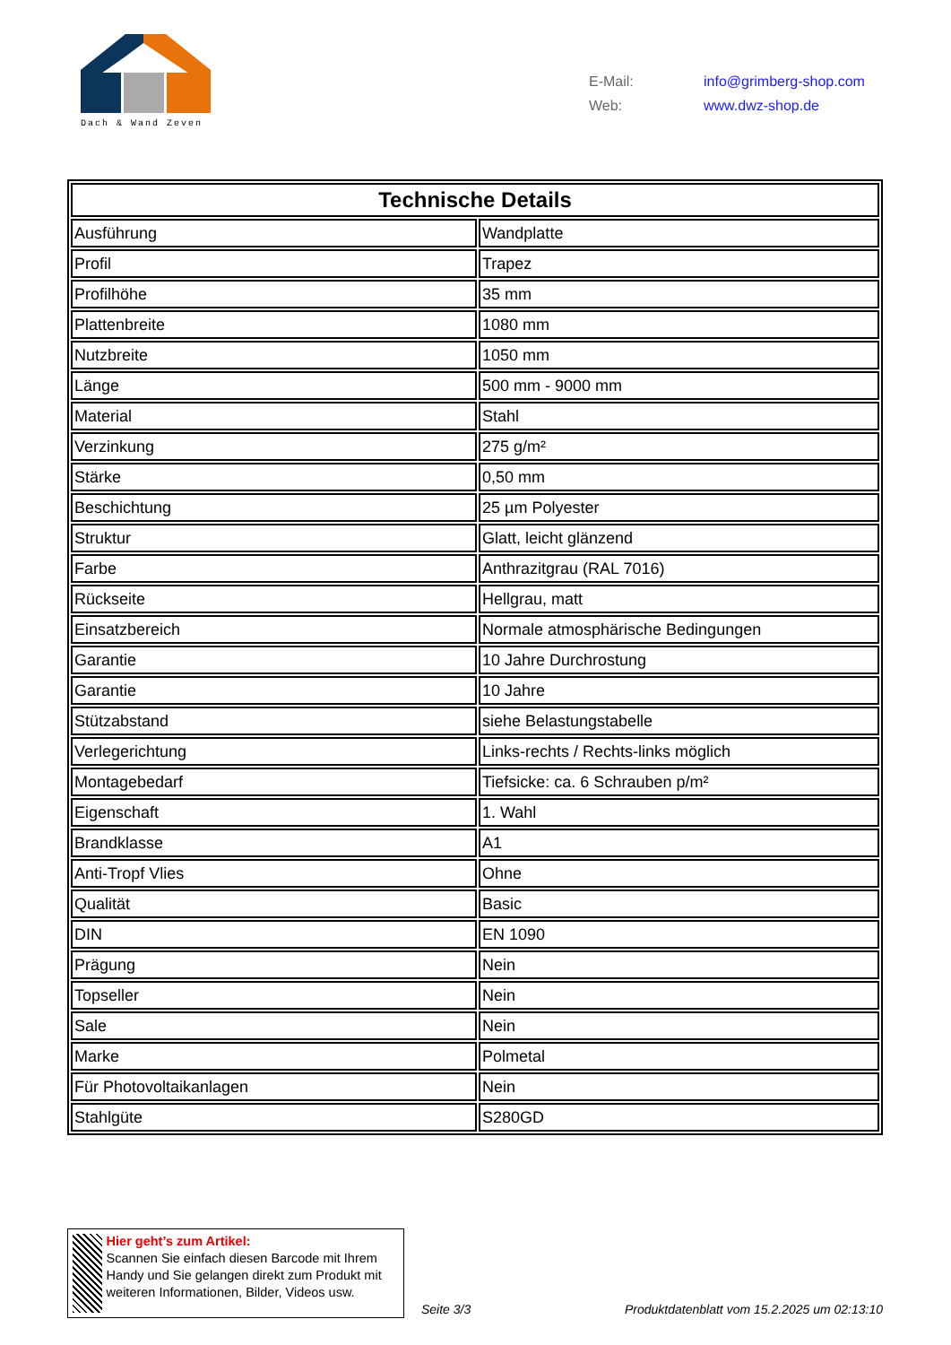Dach & Wand Zeven
| E-Mail: | info@grimberg-shop.com |
| Web: | www.dwz-shop.de |
| Technische Details | |
| --- | --- |
| Ausführung | Wandplatte |
| Profil | Trapez |
| Profilhöhe | 35 mm |
| Plattenbreite | 1080 mm |
| Nutzbreite | 1050 mm |
| Länge | 500 mm - 9000 mm |
| Material | Stahl |
| Verzinkung | 275 g/m² |
| Stärke | 0,50 mm |
| Beschichtung | 25 µm Polyester |
| Struktur | Glatt, leicht glänzend |
| Farbe | Anthrazitgrau (RAL 7016) |
| Rückseite | Hellgrau, matt |
| Einsatzbereich | Normale atmosphärische Bedingungen |
| Garantie | 10 Jahre Durchrostung |
| Garantie | 10 Jahre |
| Stützabstand | siehe Belastungstabelle |
| Verlegerichtung | Links-rechts / Rechts-links möglich |
| Montagebedarf | Tiefsicke: ca. 6 Schrauben p/m² |
| Eigenschaft | 1. Wahl |
| Brandklasse | A1 |
| Anti-Tropf Vlies | Ohne |
| Qualität | Basic |
| DIN | EN 1090 |
| Prägung | Nein |
| Topseller | Nein |
| Sale | Nein |
| Marke | Polmetal |
| Für Photovoltaikanlagen | Nein |
| Stahlgüte | S280GD |
Hier geht’s zum Artikel:
Scannen Sie einfach diesen Barcode mit Ihrem Handy und Sie gelangen direkt zum Produkt mit weiteren Informationen, Bilder, Videos usw.
Seite 3/3
Produktdatenblatt vom 15.2.2025 um 02:13:10